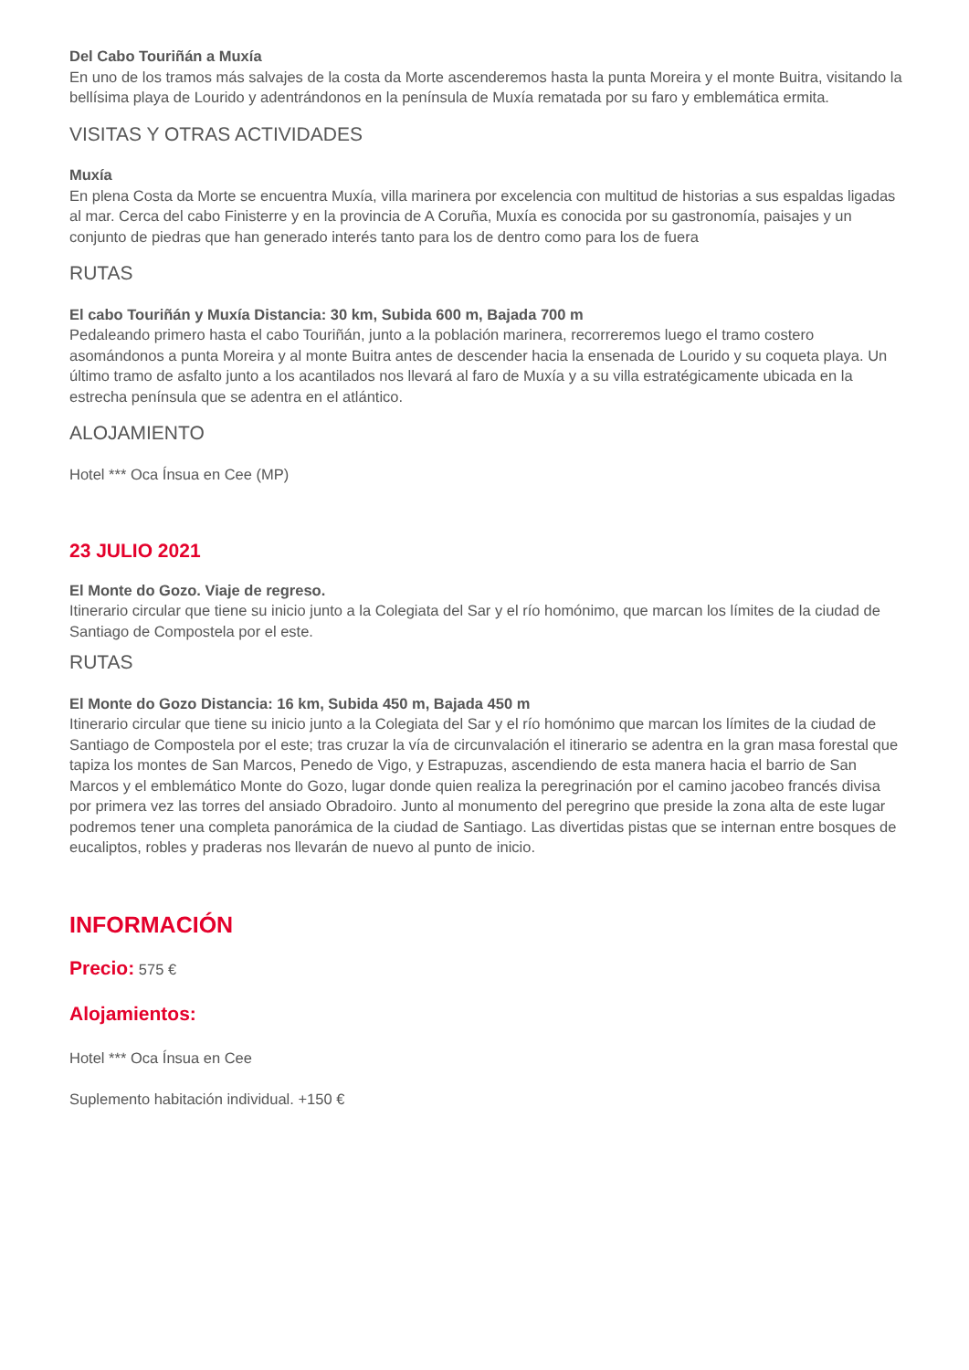Del Cabo Touriñán a Muxía
En uno de los tramos más salvajes de la costa da Morte ascenderemos hasta la punta Moreira y el monte Buitra, visitando la bellísima playa de Lourido y adentrándonos en la península de Muxía rematada por su faro y emblemática ermita.
VISITAS Y OTRAS ACTIVIDADES
Muxía
En plena Costa da Morte se encuentra Muxía, villa marinera por excelencia con multitud de historias a sus espaldas ligadas al mar. Cerca del cabo Finisterre y en la provincia de A Coruña, Muxía es conocida por su gastronomía, paisajes y un conjunto de piedras que han generado interés tanto para los de dentro como para los de fuera
RUTAS
El cabo Touriñán y Muxía Distancia: 30 km, Subida 600 m, Bajada 700 m
Pedaleando primero hasta el cabo Touriñán, junto a la población marinera, recorreremos luego el tramo costero asomándonos a punta Moreira y al monte Buitra antes de descender hacia la ensenada de Lourido y su coqueta playa. Un último tramo de asfalto junto a los acantilados nos llevará al faro de Muxía y a su villa estratégicamente ubicada en la estrecha península que se adentra en el atlántico.
ALOJAMIENTO
Hotel *** Oca Ínsua en Cee (MP)
23 JULIO 2021
El Monte do Gozo. Viaje de regreso.
Itinerario circular que tiene su inicio junto a la Colegiata del Sar y el río homónimo, que marcan los límites de la ciudad de Santiago de Compostela por el este.
RUTAS
El Monte do Gozo Distancia: 16 km, Subida 450 m, Bajada 450 m
Itinerario circular que tiene su inicio junto a la Colegiata del Sar y el río homónimo que marcan los límites de la ciudad de Santiago de Compostela por el este; tras cruzar la vía de circunvalación el itinerario se adentra en la gran masa forestal que tapiza los montes de San Marcos, Penedo de Vigo, y Estrapuzas, ascendiendo de esta manera hacia el barrio de San Marcos y el emblemático Monte do Gozo, lugar donde quien realiza la peregrinación por el camino jacobeo francés divisa por primera vez las torres del ansiado Obradoiro. Junto al monumento del peregrino que preside la zona alta de este lugar podremos tener una completa panorámica de la ciudad de Santiago. Las divertidas pistas que se internan entre bosques de eucaliptos, robles y praderas nos llevarán de nuevo al punto de inicio.
INFORMACIÓN
Precio: 575 €
Alojamientos:
Hotel *** Oca Ínsua en Cee
Suplemento habitación individual. +150 €